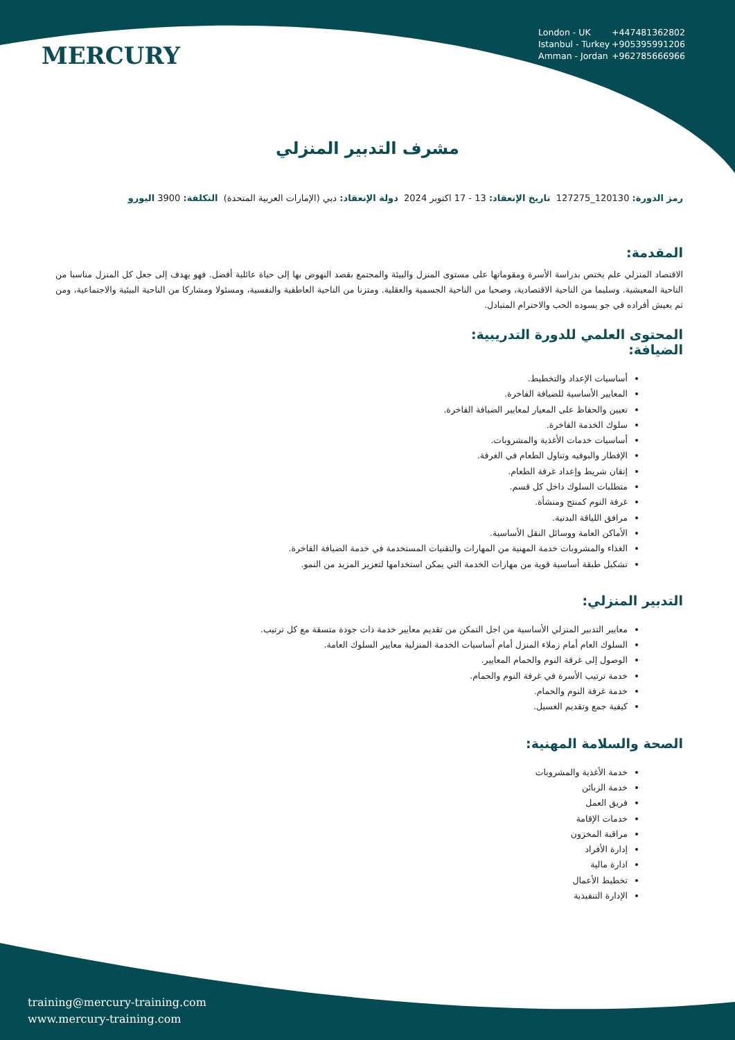MERCURY
London - UK +447481362802
Istanbul - Turkey +905395991206
Amman - Jordan +962785666966
مشرف التدبير المنزلي
رمز الدورة: 120130_127275 تاريخ الإنعقاد: 13 - 17 اكتوبر 2024 دولة الإنعقاد: دبي (الإمارات العربية المتحدة) التكلفة: 3900 اليورو
المقدمة:
الاقتصاد المنزلي علم يختص بدراسة الأسرة ومقوماتها على مستوى المنزل والبيئة والمجتمع بقصد النهوض بها إلى حياة عائلية أفضل. فهو يهدف إلى جعل كل المنزل مناسبا من الناحية المعيشية. وسليما من الناحية الاقتصادية، وصحيا من الناحية الجسمية والعقلية. ومتزنا من الناحية العاطفية والنفسية، ومسئولا ومشاركا من الناحية البيئية والاجتماعية، ومن ثم يعيش أفراده في جو يسوده الحب والاحترام المتبادل.
المحتوى العلمي للدورة التدريبية:
الضيافة:
أساسيات الإعداد والتخطيط.
المعايير الأساسية للضيافة الفاخرة.
تعيين والحفاظ على المعيار لمعايير الضيافة الفاخرة.
سلوك الخدمة الفاخرة.
أساسيات خدمات الأغذية والمشروبات.
الإفطار والبوفيه وتناول الطعام في الغرفة.
إتقان شريط وإعداد غرفة الطعام.
متطلبات السلوك داخل كل قسم.
غرفة النوم كمنتج ومنشأة.
مرافق اللياقة البدنية.
الأماكن العامة ووسائل النقل الأساسية.
الغذاء والمشروبات خدمة المهنية من المهارات والتقنيات المستخدمة في خدمة الضيافة الفاخرة.
تشكيل طبقة أساسية قوية من مهارات الخدمة التي يمكن استخدامها لتعزيز المزيد من النمو.
التدبير المنزلي:
معايير التدبير المنزلي الأساسية من اجل التمكن من تقديم معايير خدمة ذات جودة متسقة مع كل ترتيب.
السلوك العام أمام زملاء المنزل أمام أساسيات الخدمة المنزلية معايير السلوك العامة.
الوصول إلى غرفة النوم والحمام المعايير.
خدمة ترتيب الأسرة في غرفة النوم والحمام.
خدمة غرفة النوم والحمام.
كيفية جمع وتقديم الغسيل.
الصحة والسلامة المهنية:
خدمة الأغذية والمشروبات
خدمة الزبائن
فريق العمل
خدمات الإقامة
مراقبة المخزون
إدارة الأفراد
ادارة مالية
تخطيط الأعمال
الإدارة التنفيذية
training@mercury-training.com
www.mercury-training.com